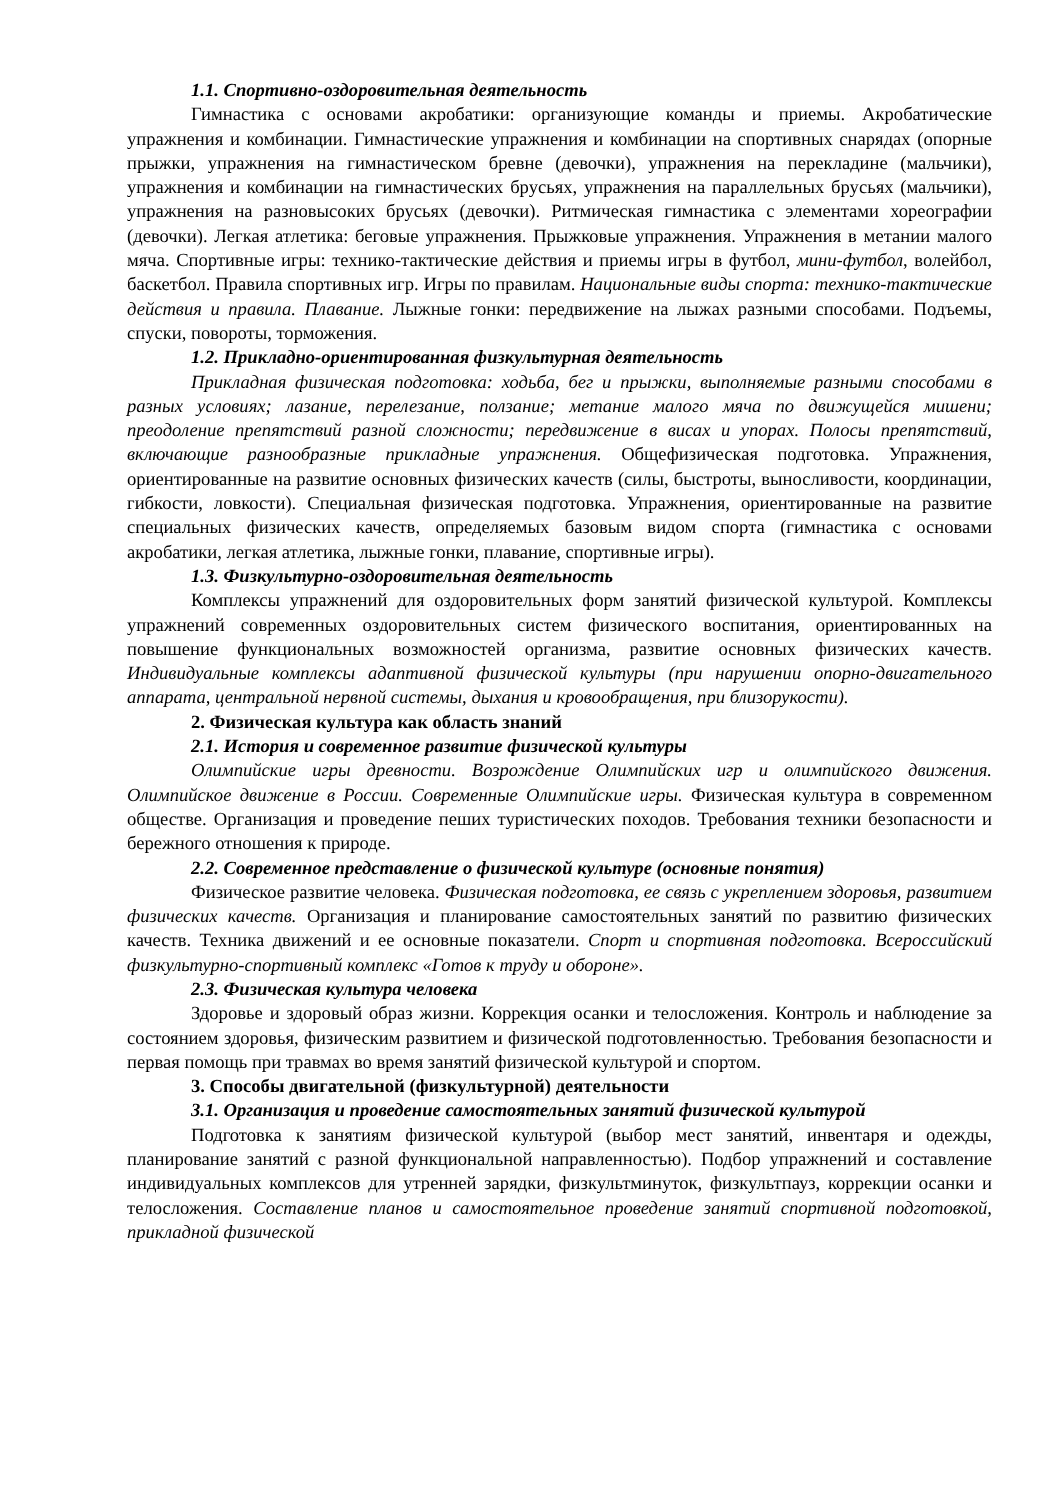1.1. Спортивно-оздоровительная деятельность
Гимнастика с основами акробатики: организующие команды и приемы. Акробатические упражнения и комбинации. Гимнастические упражнения и комбинации на спортивных снарядах (опорные прыжки, упражнения на гимнастическом бревне (девочки), упражнения на перекладине (мальчики), упражнения и комбинации на гимнастических брусьях, упражнения на параллельных брусьях (мальчики), упражнения на разновысоких брусьях (девочки). Ритмическая гимнастика с элементами хореографии (девочки). Легкая атлетика: беговые упражнения. Прыжковые упражнения. Упражнения в метании малого мяча. Спортивные игры: технико-тактические действия и приемы игры в футбол, мини-футбол, волейбол, баскетбол. Правила спортивных игр. Игры по правилам. Национальные виды спорта: технико-тактические действия и правила. Плавание. Лыжные гонки: передвижение на лыжах разными способами. Подъемы, спуски, повороты, торможения.
1.2. Прикладно-ориентированная физкультурная деятельность
Прикладная физическая подготовка: ходьба, бег и прыжки, выполняемые разными способами в разных условиях; лазание, перелезание, ползание; метание малого мяча по движущейся мишени; преодоление препятствий разной сложности; передвижение в висах и упорах. Полосы препятствий, включающие разнообразные прикладные упражнения. Общефизическая подготовка. Упражнения, ориентированные на развитие основных физических качеств (силы, быстроты, выносливости, координации, гибкости, ловкости). Специальная физическая подготовка. Упражнения, ориентированные на развитие специальных физических качеств, определяемых базовым видом спорта (гимнастика с основами акробатики, легкая атлетика, лыжные гонки, плавание, спортивные игры).
1.3. Физкультурно-оздоровительная деятельность
Комплексы упражнений для оздоровительных форм занятий физической культурой. Комплексы упражнений современных оздоровительных систем физического воспитания, ориентированных на повышение функциональных возможностей организма, развитие основных физических качеств. Индивидуальные комплексы адаптивной физической культуры (при нарушении опорно-двигательного аппарата, центральной нервной системы, дыхания и кровообращения, при близорукости).
2. Физическая культура как область знаний
2.1. История и современное развитие физической культуры
Олимпийские игры древности. Возрождение Олимпийских игр и олимпийского движения. Олимпийское движение в России. Современные Олимпийские игры. Физическая культура в современном обществе. Организация и проведение пеших туристических походов. Требования техники безопасности и бережного отношения к природе.
2.2. Современное представление о физической культуре (основные понятия)
Физическое развитие человека. Физическая подготовка, ее связь с укреплением здоровья, развитием физических качеств. Организация и планирование самостоятельных занятий по развитию физических качеств. Техника движений и ее основные показатели. Спорт и спортивная подготовка. Всероссийский физкультурно-спортивный комплекс «Готов к труду и обороне».
2.3. Физическая культура человека
Здоровье и здоровый образ жизни. Коррекция осанки и телосложения. Контроль и наблюдение за состоянием здоровья, физическим развитием и физической подготовленностью. Требования безопасности и первая помощь при травмах во время занятий физической культурой и спортом.
3. Способы двигательной (физкультурной) деятельности
3.1. Организация и проведение самостоятельных занятий физической культурой
Подготовка к занятиям физической культурой (выбор мест занятий, инвентаря и одежды, планирование занятий с разной функциональной направленностью). Подбор упражнений и составление индивидуальных комплексов для утренней зарядки, физкультминуток, физкультпауз, коррекции осанки и телосложения. Составление планов и самостоятельное проведение занятий спортивной подготовкой, прикладной физической